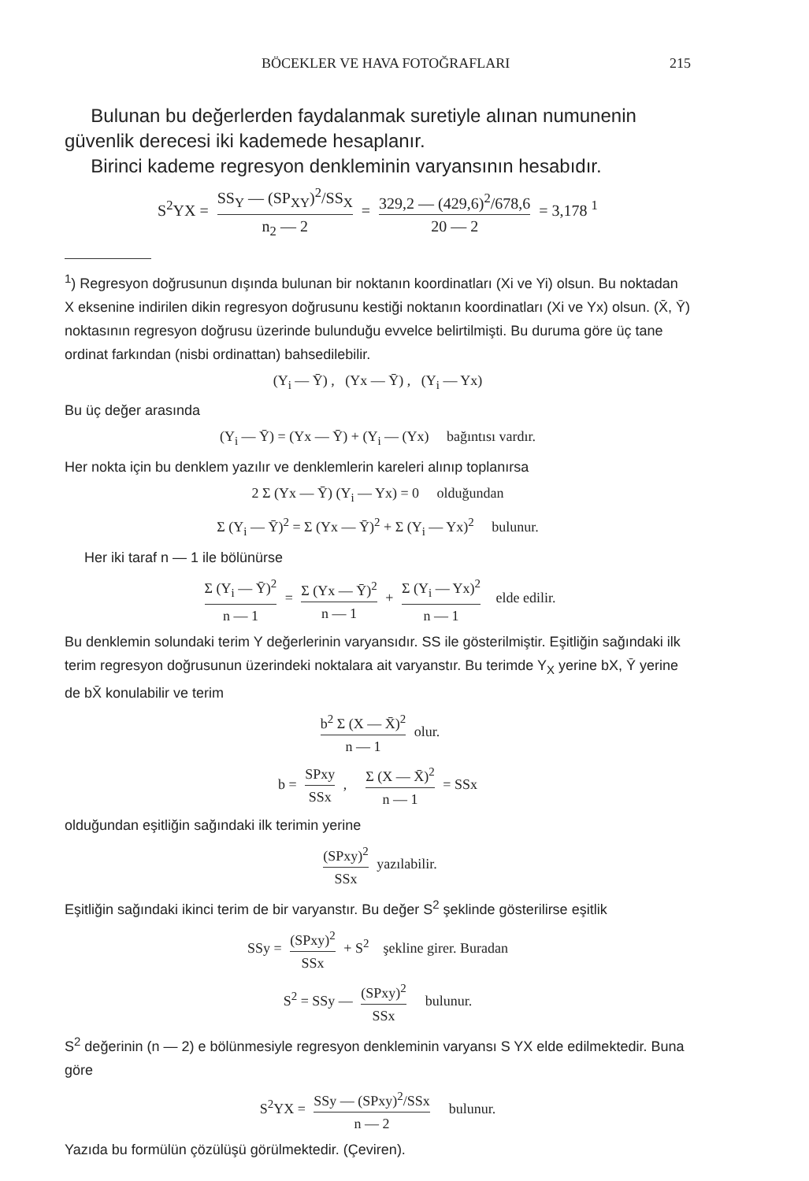BÖCEKLER VE HAVA FOTOĞRAFLARI 215
Bulunan bu değerlerden faydalanmak suretiyle alınan numunenin güvenlik derecesi iki kademede hesaplanır.
Birinci kademe regresyon denkleminin varyansının hesabıdır.
S<sup>2</sup>YX = SS<sub>Y</sub> — (SP<sub>XY</sub>)<sup>2</sup>/SS<sub>X</sub> n<sub>2</sub> — 2 = 329,2 — (429,6)<sup>2</sup>/678,6 20 — 2 = 3,178 <sup>1</sup>
<sup>1</sup>) Regresyon doğrusunun dışında bulunan bir noktanın koordinatları (Xi ve Yi) olsun. Bu noktadan X eksenine indirilen dikin regresyon doğrusunu kestiği noktanın koordinatları (Xi ve Yx) olsun. (X̄, Ȳ) noktasının regresyon doğrusu üzerinde bulunduğu evvelce belirtilmişti. Bu duruma göre üç tane ordinat farkından (nisbi ordinattan) bahsedilebilir.
(Y<sub>i</sub> — Ȳ) , (Yx — Ȳ) , (Y<sub>i</sub> — Yx)
Bu üç değer arasında
(Y<sub>i</sub> — Ȳ) = (Yx — Ȳ) + (Y<sub>i</sub> — (Yx) bağıntısı vardır.
Her nokta için bu denklem yazılır ve denklemlerin kareleri alınıp toplanırsa
2 Σ (Yx — Ȳ) (Y<sub>i</sub> — Yx) = 0 olduğundan
Σ (Y<sub>i</sub> — Ȳ)<sup>2</sup> = Σ (Yx — Ȳ)<sup>2</sup> + Σ (Y<sub>i</sub> — Yx)<sup>2</sup> bulunur.
Her iki taraf n — 1 ile bölünürse
Σ (Y<sub>i</sub> — Ȳ)<sup>2</sup> n — 1 = Σ (Yx — Ȳ)<sup>2</sup> n — 1 + Σ (Y<sub>i</sub> — Yx)<sup>2</sup> n — 1 elde edilir.
Bu denklemin solundaki terim Y değerlerinin varyansıdır. SS ile gösterilmiştir. Eşitliğin sağındaki ilk terim regresyon doğrusunun üzerindeki noktalara ait varyanstır. Bu terimde Y<sub>X</sub> yerine bX, Ȳ yerine de bX̄ konulabilir ve terim
b<sup>2</sup> Σ (X — X̄)<sup>2</sup> n — 1 olur.
b = SPxy SSx , Σ (X — X̄)<sup>2</sup> n — 1 = SSx
olduğundan eşitliğin sağındaki ilk terimin yerine
(SPxy)<sup>2</sup> SSx yazılabilir.
Eşitliğin sağındaki ikinci terim de bir varyanstır. Bu değer S<sup>2</sup> şeklinde gösterilirse eşitlik
SSy = (SPxy)<sup>2</sup> SSx + S<sup>2</sup> şekline girer. Buradan
S<sup>2</sup> = SSy — (SPxy)<sup>2</sup> SSx bulunur.
S<sup>2</sup> değerinin (n — 2) e bölünmesiyle regresyon denkleminin varyansı S YX elde edilmektedir. Buna göre
S<sup>2</sup>YX = SSy — (SPxy)<sup>2</sup>/SSx n — 2 bulunur.
Yazıda bu formülün çözülüşü görülmektedir. (Çeviren).